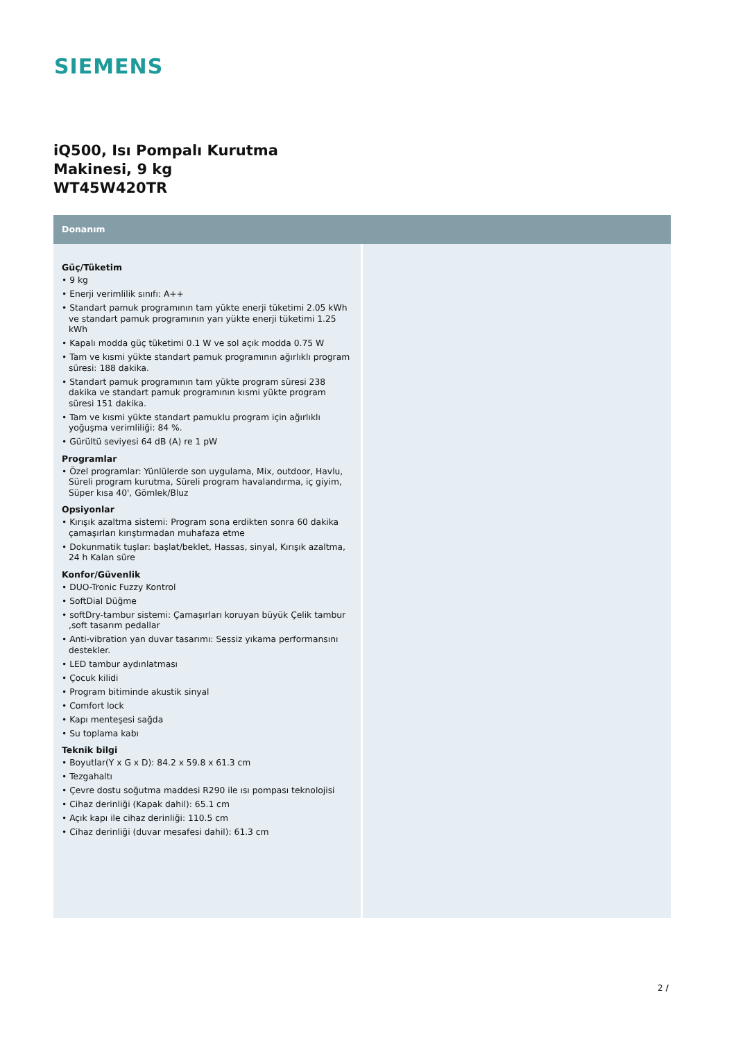SIEMENS
iQ500, Isı Pompalı Kurutma Makinesi, 9 kg
WT45W420TR
Donanım
Güç/Tüketim
• 9 kg
• Enerji verimlilik sınıfı: A++
• Standart pamuk programının tam yükte enerji tüketimi 2.05 kWh ve standart pamuk programının yarı yükte enerji tüketimi 1.25 kWh
• Kapalı modda güç tüketimi 0.1 W ve sol açık modda 0.75 W
• Tam ve kısmi yükte standart pamuk programının ağırlıklı program süresi: 188 dakika.
• Standart pamuk programının tam yükte program süresi 238 dakika ve standart pamuk programının kısmi yükte program süresi 151 dakika.
• Tam ve kısmi yükte standart pamuklu program için ağırlıklı yoğuşma verimliliği: 84 %.
• Gürültü seviyesi 64 dB (A) re 1 pW
Programlar
• Özel programlar: Yünlülerde son uygulama, Mix, outdoor, Havlu, Süreli program kurutma, Süreli program havalandırma, iç giyim, Süper kısa 40', Gömlek/Bluz
Opsiyonlar
• Kırışık azaltma sistemi: Program sona erdikten sonra 60 dakika çamaşırları kırıştırmadan muhafaza etme
• Dokunmatik tuşlar: başlat/beklet, Hassas, sinyal, Kırışık azaltma, 24 h Kalan süre
Konfor/Güvenlik
• DUO-Tronic Fuzzy Kontrol
• SoftDial Düğme
• softDry-tambur sistemi: Çamaşırları koruyan büyük Çelik tambur ,soft tasarım pedallar
• Anti-vibration yan duvar tasarımı: Sessiz yıkama performansını destekler.
• LED tambur aydınlatması
• Çocuk kilidi
• Program bitiminde akustik sinyal
• Comfort lock
• Kapı menteşesi sağda
• Su toplama kabı
Teknik bilgi
• Boyutlar(Y x G x D): 84.2 x 59.8 x 61.3 cm
• Tezgahaltı
• Çevre dostu soğutma maddesi R290 ile ısı pompası teknolojisi
• Cihaz derinliği (Kapak dahil): 65.1 cm
• Açık kapı ile cihaz derinliği: 110.5 cm
• Cihaz derinliği (duvar mesafesi dahil): 61.3 cm
2 /